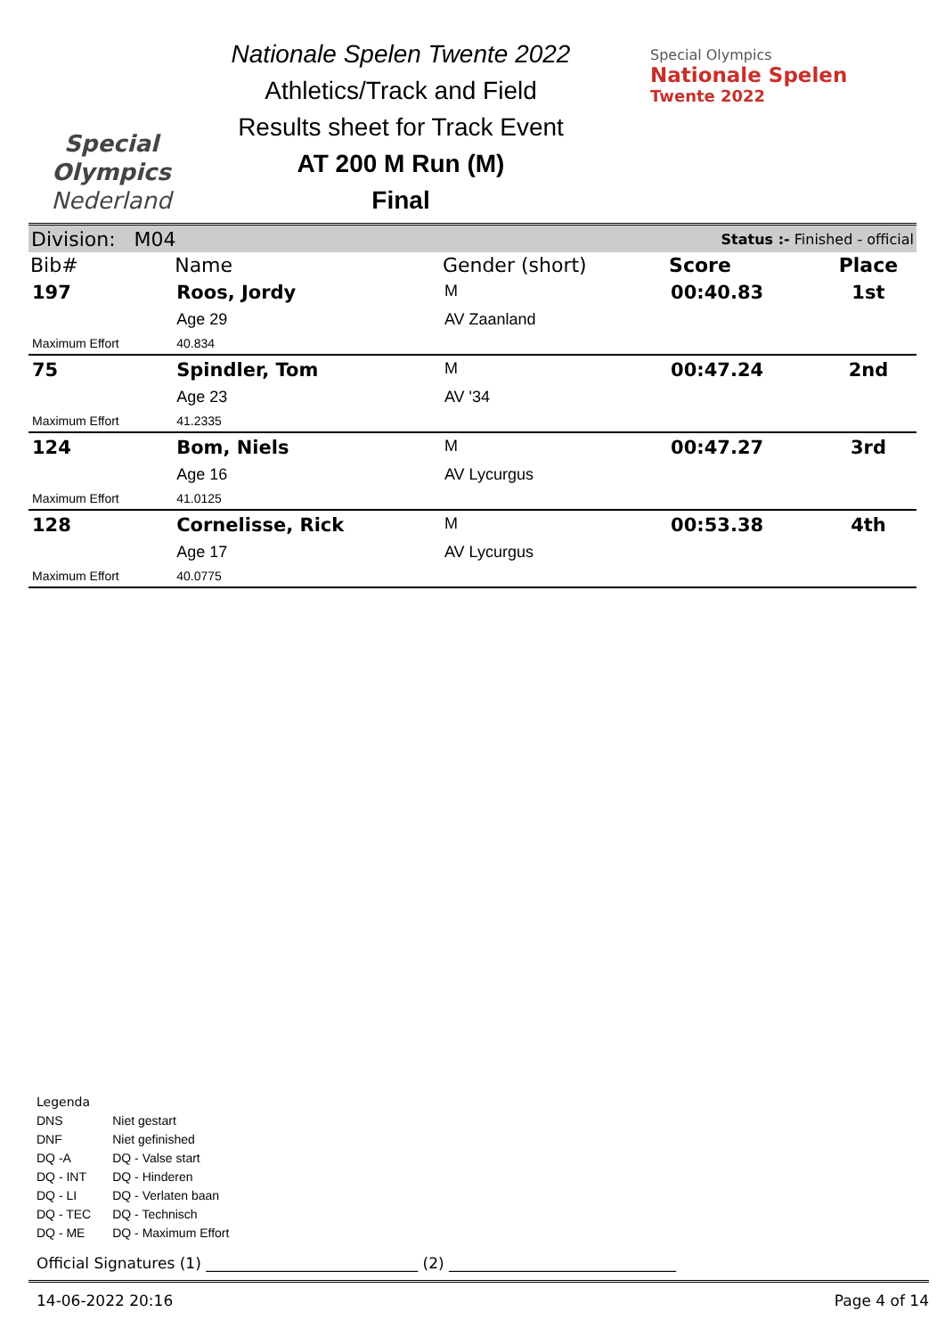Special
Olympics
Nederland
Nationale Spelen Twente 2022
Athletics/Track and Field
Results sheet for Track Event
AT 200 M Run (M)
Final
Special Olympics
Nationale Spelen
Twente 2022
Division: M04 Status :- Finished - official
| Bib# | Name | Gender (short) | Score | Place |
| --- | --- | --- | --- | --- |
| 197 | Roos, Jordy | M | 00:40.83 | 1st |
| | Age 29 | AV Zaanland | | |
| Maximum Effort | 40.834 | | | |
| 75 | Spindler, Tom | M | 00:47.24 | 2nd |
| | Age 23 | AV '34 | | |
| Maximum Effort | 41.2335 | | | |
| 124 | Bom, Niels | M | 00:47.27 | 3rd |
| | Age 16 | AV Lycurgus | | |
| Maximum Effort | 41.0125 | | | |
| 128 | Cornelisse, Rick | M | 00:53.38 | 4th |
| | Age 17 | AV Lycurgus | | |
| Maximum Effort | 40.0775 | | | |
Legenda
| DNS | Niet gestart |
| DNF | Niet gefinished |
| DQ -A | DQ - Valse start |
| DQ - INT | DQ - Hinderen |
| DQ - LI | DQ - Verlaten baan |
| DQ - TEC | DQ - Technisch |
| DQ - ME | DQ - Maximum Effort |
Official Signatures (1) ____________________________ (2) ______________________________
14-06-2022 20:16 Page 4 of 14